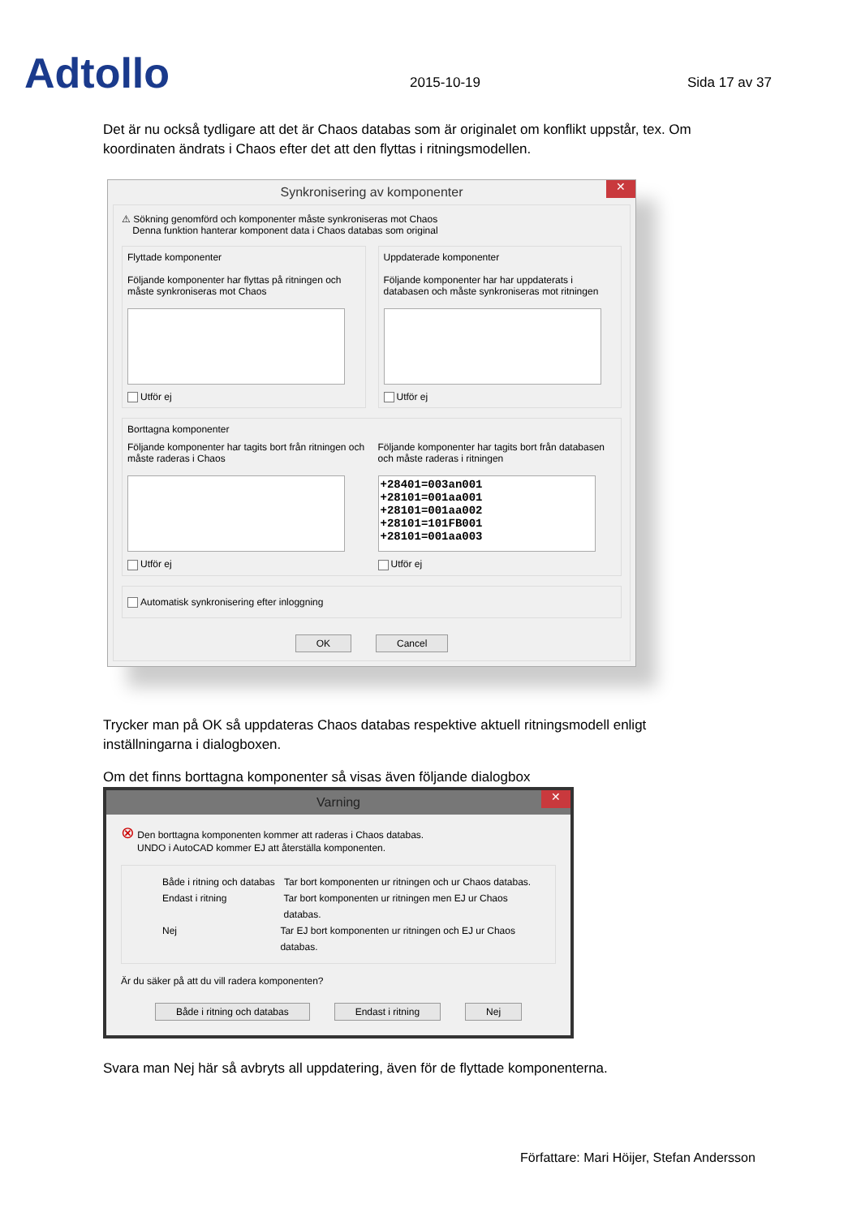Adtollo
2015-10-19
Sida 17 av 37
Det är nu också tydligare att det är Chaos databas som är originalet om konflikt uppstår, tex. Om koordinaten ändrats i Chaos efter det att den flyttas i ritningsmodellen.
Synkronisering av komponenter ✕
⚠ Sökning genomförd och komponenter måste synkroniseras mot Chaos
Denna funktion hanterar komponent data i Chaos databas som original
Flyttade komponenter
Följande komponenter har flyttas på ritningen och måste synkroniseras mot Chaos
Utför ej
Uppdaterade komponenter
Följande komponenter har har uppdaterats i databasen och måste synkroniseras mot ritningen
Utför ej
Borttagna komponenter
Följande komponenter har tagits bort från ritningen och måste raderas i Chaos
Utför ej
Följande komponenter har tagits bort från databasen och måste raderas i ritningen
+28401=003an001
+28101=001aa001
+28101=001aa002
+28101=101FB001
+28101=001aa003
Utför ej
Automatisk synkronisering efter inloggning
OK Cancel
Trycker man på OK så uppdateras Chaos databas respektive aktuell ritningsmodell enligt inställningarna i dialogboxen.
Om det finns borttagna komponenter så visas även följande dialogbox
Varning ✕
⊗ Den borttagna komponenten kommer att raderas i Chaos databas.
UNDO i AutoCAD kommer EJ att återställa komponenten.
Både i ritning och databas Tar bort komponenten ur ritningen och ur Chaos databas.
Endast i ritning Tar bort komponenten ur ritningen men EJ ur Chaos databas.
Nej Tar EJ bort komponenten ur ritningen och EJ ur Chaos databas.
Är du säker på att du vill radera komponenten?
Både i ritning och databas Endast i ritning Nej
Svara man Nej här så avbryts all uppdatering, även för de flyttade komponenterna.
Författare: Mari Höijer, Stefan Andersson